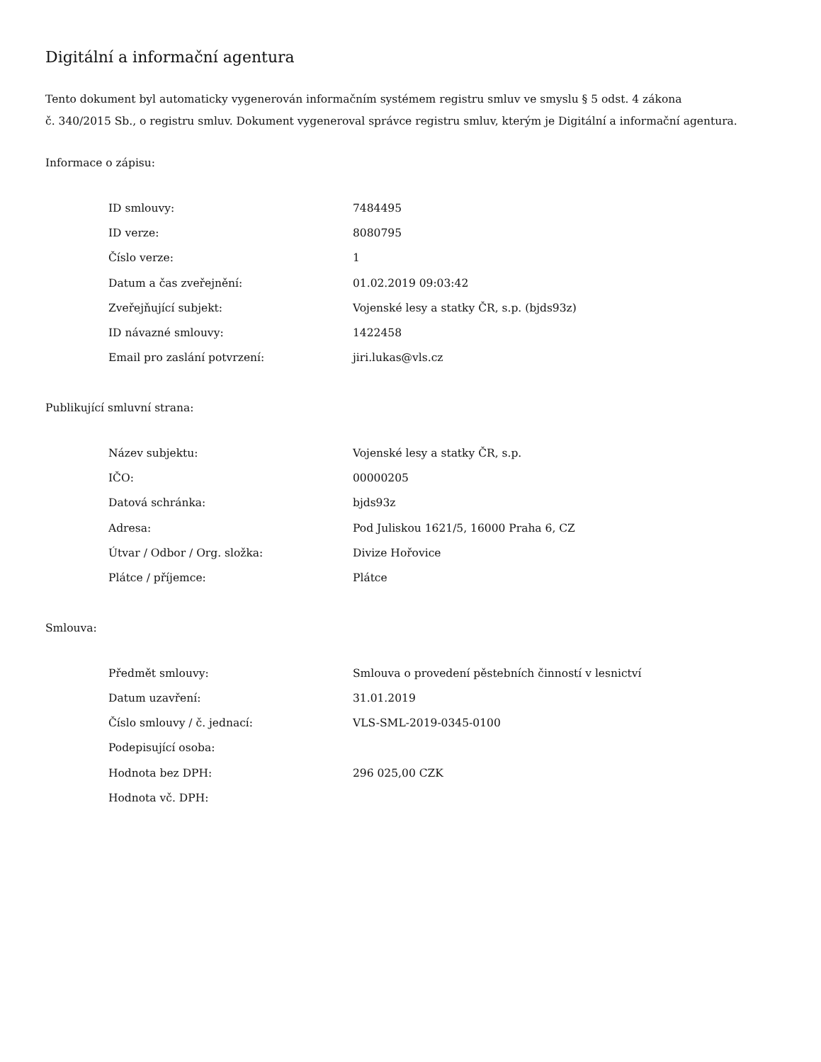Digitální a informační agentura
Tento dokument byl automaticky vygenerován informačním systémem registru smluv ve smyslu § 5 odst. 4 zákona
č. 340/2015 Sb., o registru smluv. Dokument vygeneroval správce registru smluv, kterým je Digitální a informační agentura.
Informace o zápisu:
| ID smlouvy: | 7484495 |
| ID verze: | 8080795 |
| Číslo verze: | 1 |
| Datum a čas zveřejnění: | 01.02.2019 09:03:42 |
| Zveřejňující subjekt: | Vojenské lesy a statky ČR, s.p. (bjds93z) |
| ID návazné smlouvy: | 1422458 |
| Email pro zaslání potvrzení: | jiri.lukas@vls.cz |
Publikující smluvní strana:
| Název subjektu: | Vojenské lesy a statky ČR, s.p. |
| IČO: | 00000205 |
| Datová schránka: | bjds93z |
| Adresa: | Pod Juliskou 1621/5, 16000 Praha 6, CZ |
| Útvar / Odbor / Org. složka: | Divize Hořovice |
| Plátce / příjemce: | Plátce |
Smlouva:
| Předmět smlouvy: | Smlouva o provedení pěstebních činností v lesnictví |
| Datum uzavření: | 31.01.2019 |
| Číslo smlouvy / č. jednací: | VLS-SML-2019-0345-0100 |
| Podepisující osoba: | |
| Hodnota bez DPH: | 296 025,00 CZK |
| Hodnota vč. DPH: | |